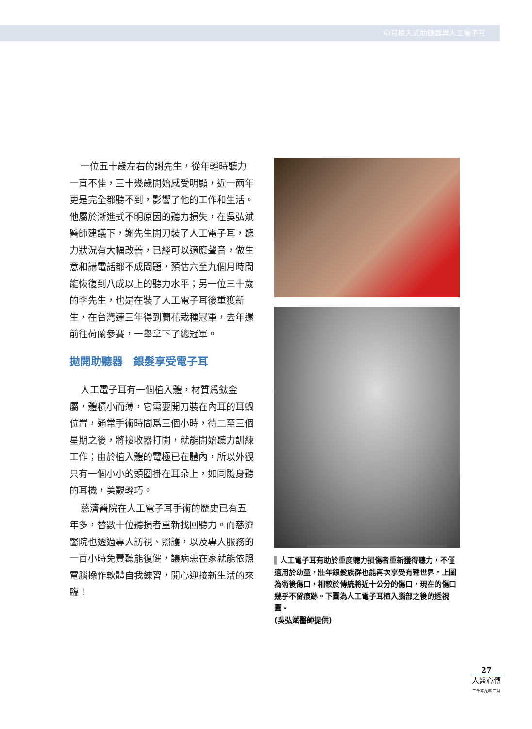中耳植入式助聽器與人工電子耳
一位五十歲左右的謝先生，從年輕時聽力一直不佳，三十幾歲開始感受明顯，近一兩年更是完全都聽不到，影響了他的工作和生活。他屬於漸進式不明原因的聽力損失，在吳弘斌醫師建議下，謝先生開刀裝了人工電子耳，聽力狀況有大幅改善，已經可以適應聲音，做生意和講電話都不成問題，預估六至九個月時間能恢復到八成以上的聽力水平；另一位三十歲的李先生，也是在裝了人工電子耳後重獲新生，在台灣連三年得到蘭花栽種冠軍，去年還前往荷蘭參賽，一舉拿下了總冠軍。
拋開助聽器　銀髮享受電子耳
人工電子耳有一個植入體，材質爲鈦金屬，體積小而薄，它需要開刀裝在內耳的耳蝸位置，通常手術時間爲三個小時，待二至三個星期之後，將接收器打開，就能開始聽力訓練工作；由於植入體的電極已在體內，所以外觀只有一個小小的頭圈掛在耳朵上，如同隨身聽的耳機，美觀輕巧。
慈濟醫院在人工電子耳手術的歷史已有五年多，替數十位聽損者重新找回聽力。而慈濟醫院也透過專人訪視、照護，以及專人服務的一百小時免費聽能復健，讓病患在家就能依照電腦操作軟體自我練習，開心迎接新生活的來臨！
▌人工電子耳有助於重度聽力損傷者重新獲得聽力，不僅適用於幼童，壯年銀髮族群也能再次享受有聲世界。上圖為術後傷口，相較於傳統將近十公分的傷口，現在的傷口幾乎不留痕跡。下圖為人工電子耳植入腦部之後的透視圖。
(吳弘斌醫師提供)
27
人醫心傳
二千零九年 二月